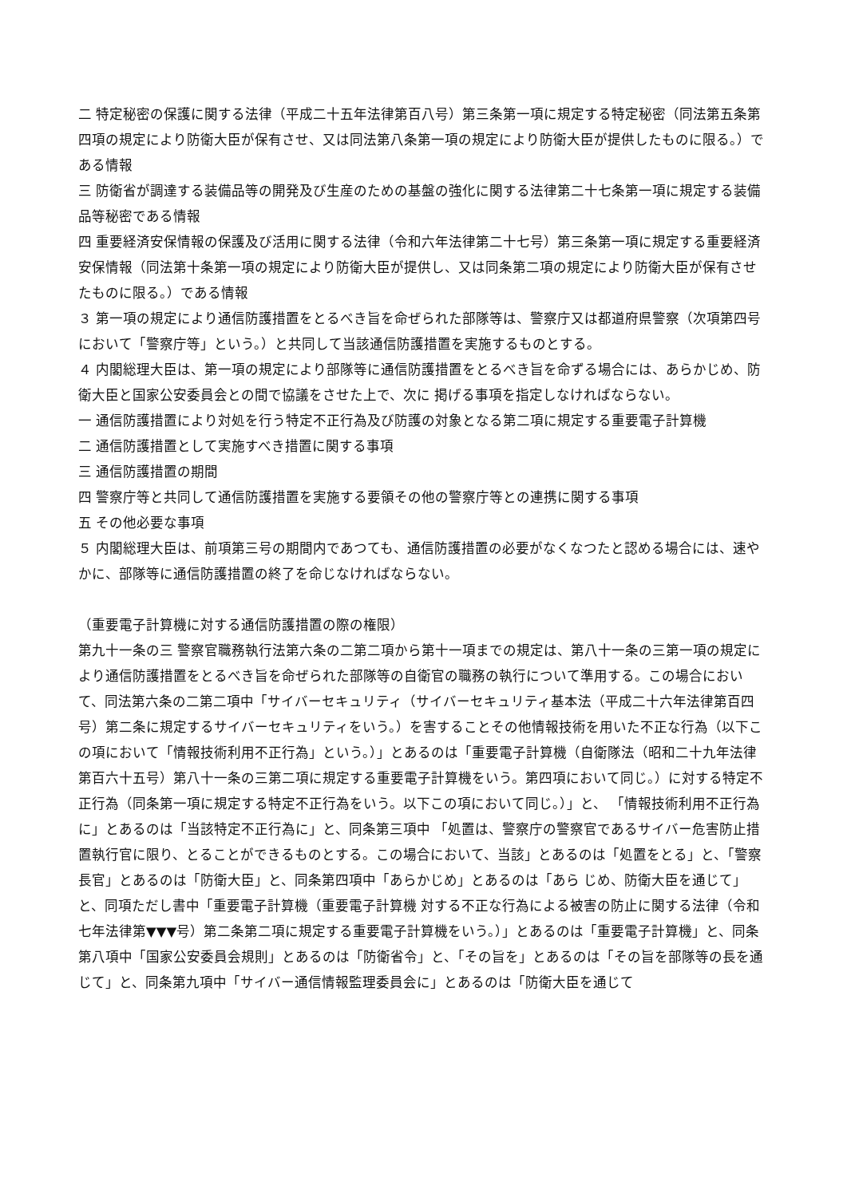二 特定秘密の保護に関する法律（平成二十五年法律第百八号）第三条第一項に規定する特定秘密（同法第五条第四項の規定により防衛大臣が保有させ、又は同法第八条第一項の規定により防衛大臣が提供したものに限る。）である情報
三 防衛省が調達する装備品等の開発及び生産のための基盤の強化に関する法律第二十七条第一項に規定する装備品等秘密である情報
四 重要経済安保情報の保護及び活用に関する法律（令和六年法律第二十七号）第三条第一項に規定する重要経済安保情報（同法第十条第一項の規定により防衛大臣が提供し、又は同条第二項の規定により防衛大臣が保有させたものに限る。）である情報
３ 第一項の規定により通信防護措置をとるべき旨を命ぜられた部隊等は、警察庁又は都道府県警察（次項第四号において「警察庁等」という。）と共同して当該通信防護措置を実施するものとする。
４ 内閣総理大臣は、第一項の規定により部隊等に通信防護措置をとるべき旨を命ずる場合には、あらかじめ、防衛大臣と国家公安委員会との間で協議をさせた上で、次に 掲げる事項を指定しなければならない。
一 通信防護措置により対処を行う特定不正行為及び防護の対象となる第二項に規定する重要電子計算機
二 通信防護措置として実施すべき措置に関する事項
三 通信防護措置の期間
四 警察庁等と共同して通信防護措置を実施する要領その他の警察庁等との連携に関する事項
五 その他必要な事項
５ 内閣総理大臣は、前項第三号の期間内であつても、通信防護措置の必要がなくなつたと認める場合には、速やかに、部隊等に通信防護措置の終了を命じなければならない。
（重要電子計算機に対する通信防護措置の際の権限）
第九十一条の三 警察官職務執行法第六条の二第二項から第十一項までの規定は、第八十一条の三第一項の規定により通信防護措置をとるべき旨を命ぜられた部隊等の自衛官の職務の執行について準用する。この場合において、同法第六条の二第二項中「サイバーセキュリティ（サイバーセキュリティ基本法（平成二十六年法律第百四号）第二条に規定するサイバーセキュリティをいう。）を害することその他情報技術を用いた不正な行為（以下この項において「情報技術利用不正行為」という。）」とあるのは「重要電子計算機（自衛隊法（昭和二十九年法律第百六十五号）第八十一条の三第二項に規定する重要電子計算機をいう。第四項において同じ。）に対する特定不正行為（同条第一項に規定する特定不正行為をいう。以下この項において同じ。）」と、 「情報技術利用不正行為に」とあるのは「当該特定不正行為に」と、同条第三項中 「処置は、警察庁の警察官であるサイバー危害防止措置執行官に限り、とることができるものとする。この場合において、当該」とあるのは「処置をとる」と、「警察 長官」とあるのは「防衛大臣」と、同条第四項中「あらかじめ」とあるのは「あら じめ、防衛大臣を通じて」と、同項ただし書中「重要電子計算機（重要電子計算機 対する不正な行為による被害の防止に関する法律（令和七年法律第▼▼▼号）第二条第二項に規定する重要電子計算機をいう。）」とあるのは「重要電子計算機」と、同条第八項中「国家公安委員会規則」とあるのは「防衛省令」と、「その旨を」とあるのは「その旨を部隊等の長を通じて」と、同条第九項中「サイバー通信情報監理委員会に」とあるのは「防衛大臣を通じて